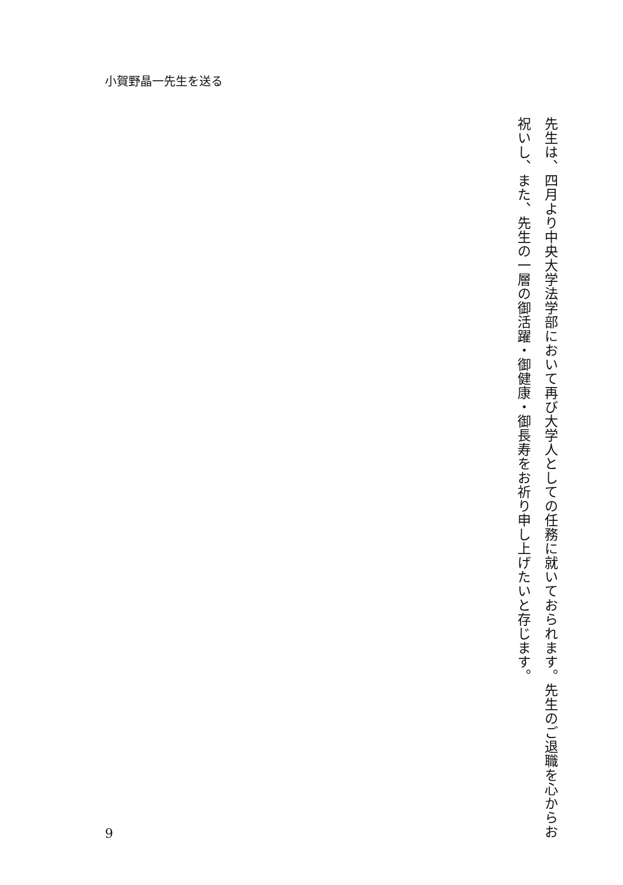小賀野晶一先生を送る
先生は、四月より中央大学法学部において再び大学人としての任務に就いておられます。先生のご退職を心からお祝いし、また、先生の一層の御活躍・御健康・御長寿をお祈り申し上げたいと存じます。
9